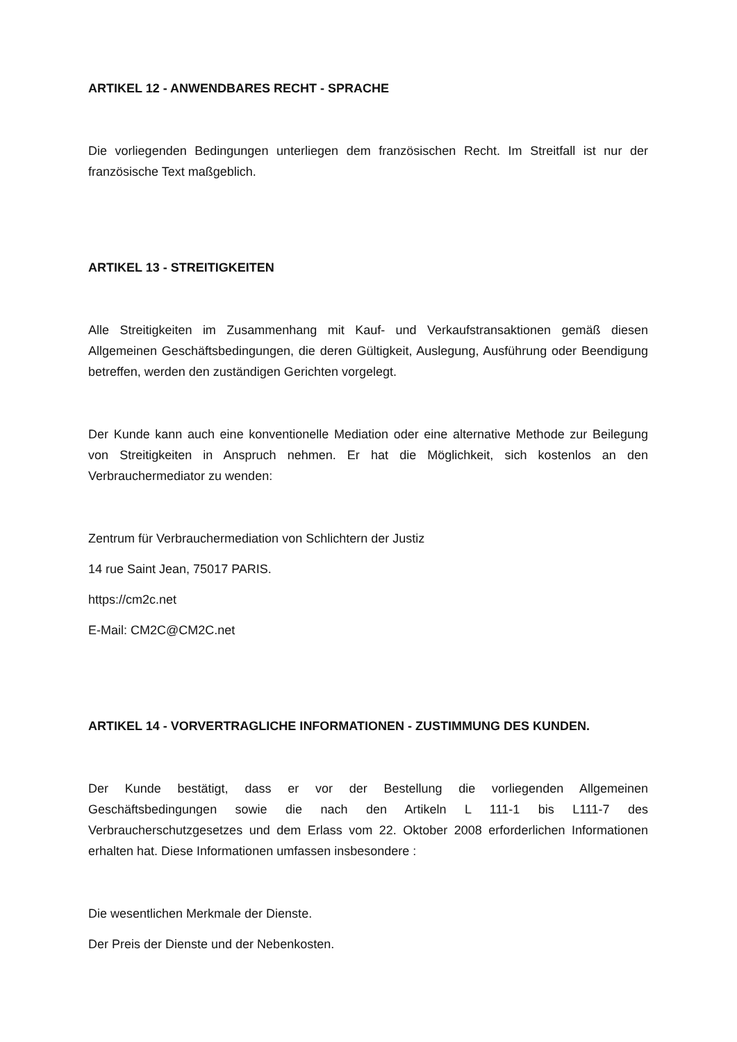ARTIKEL 12 - ANWENDBARES RECHT - SPRACHE
Die vorliegenden Bedingungen unterliegen dem französischen Recht. Im Streitfall ist nur der französische Text maßgeblich.
ARTIKEL 13 - STREITIGKEITEN
Alle Streitigkeiten im Zusammenhang mit Kauf- und Verkaufstransaktionen gemäß diesen Allgemeinen Geschäftsbedingungen, die deren Gültigkeit, Auslegung, Ausführung oder Beendigung betreffen, werden den zuständigen Gerichten vorgelegt.
Der Kunde kann auch eine konventionelle Mediation oder eine alternative Methode zur Beilegung von Streitigkeiten in Anspruch nehmen. Er hat die Möglichkeit, sich kostenlos an den Verbrauchermediator zu wenden:
Zentrum für Verbrauchermediation von Schlichtern der Justiz
14 rue Saint Jean, 75017 PARIS.
https://cm2c.net
E-Mail: CM2C@CM2C.net
ARTIKEL 14 - VORVERTRAGLICHE INFORMATIONEN - ZUSTIMMUNG DES KUNDEN.
Der Kunde bestätigt, dass er vor der Bestellung die vorliegenden Allgemeinen Geschäftsbedingungen sowie die nach den Artikeln L 111-1 bis L111-7 des Verbraucherschutzgesetzes und dem Erlass vom 22. Oktober 2008 erforderlichen Informationen erhalten hat. Diese Informationen umfassen insbesondere :
Die wesentlichen Merkmale der Dienste.
Der Preis der Dienste und der Nebenkosten.